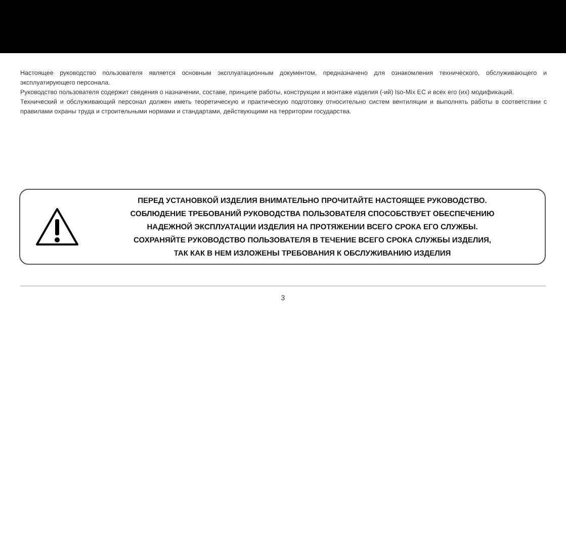Настоящее руководство пользователя является основным эксплуатационным документом, предназначено для ознакомления технического, обслуживающего и эксплуатирующего персонала.
Руководство пользователя содержит сведения о назначении, составе, принципе работы, конструкции и монтаже изделия (-ий) Iso-Mix EC и всех его (их) модификаций.
Технический и обслуживающий персонал должен иметь теоретическую и практическую подготовку относительно систем вентиляции и выполнять работы в соответствии с правилами охраны труда и строительными нормами и стандартами, действующими на территории государства.
ПЕРЕД УСТАНОВКОЙ ИЗДЕЛИЯ ВНИМАТЕЛЬНО ПРОЧИТАЙТЕ НАСТОЯЩЕЕ РУКОВОДСТВО.
СОБЛЮДЕНИЕ ТРЕБОВАНИЙ РУКОВОДСТВА ПОЛЬЗОВАТЕЛЯ СПОСОБСТВУЕТ ОБЕСПЕЧЕНИЮ
НАДЕЖНОЙ ЭКСПЛУАТАЦИИ ИЗДЕЛИЯ НА ПРОТЯЖЕНИИ ВСЕГО СРОКА ЕГО СЛУЖБЫ.
СОХРАНЯЙТЕ РУКОВОДСТВО ПОЛЬЗОВАТЕЛЯ В ТЕЧЕНИЕ ВСЕГО СРОКА СЛУЖБЫ ИЗДЕЛИЯ,
ТАК КАК В НЕМ ИЗЛОЖЕНЫ ТРЕБОВАНИЯ К ОБСЛУЖИВАНИЮ ИЗДЕЛИЯ
3